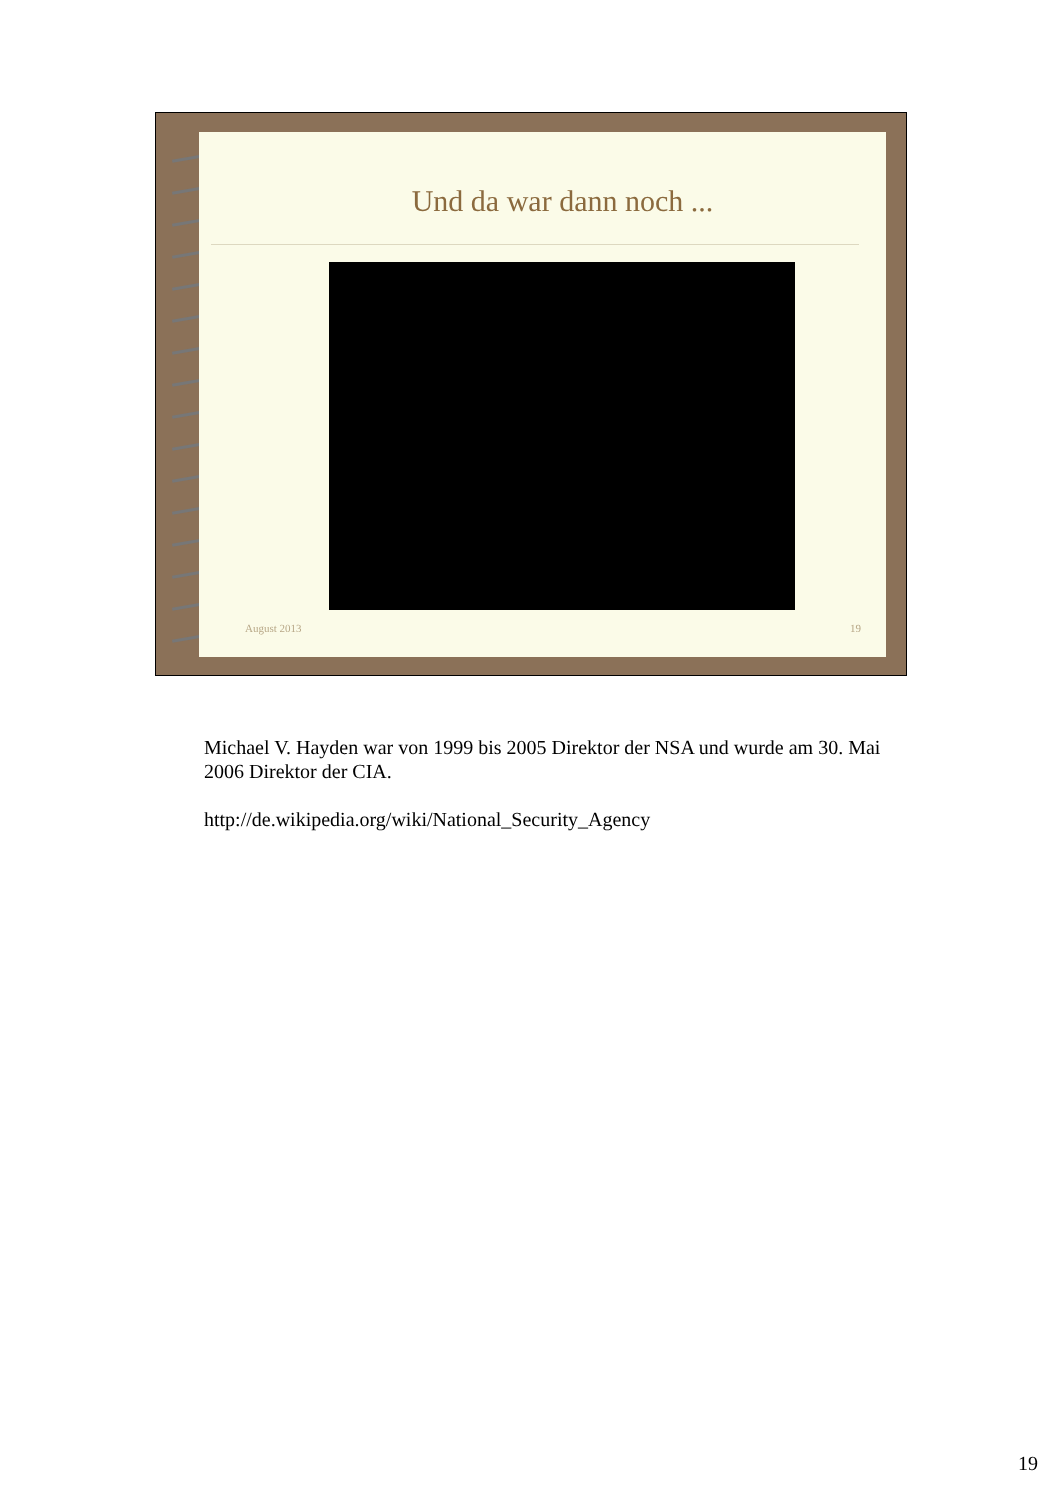Und da war dann noch ...
August 2013 19
Michael V. Hayden war von 1999 bis 2005 Direktor der NSA und wurde am 30. Mai 2006 Direktor der CIA.
http://de.wikipedia.org/wiki/National_Security_Agency
19